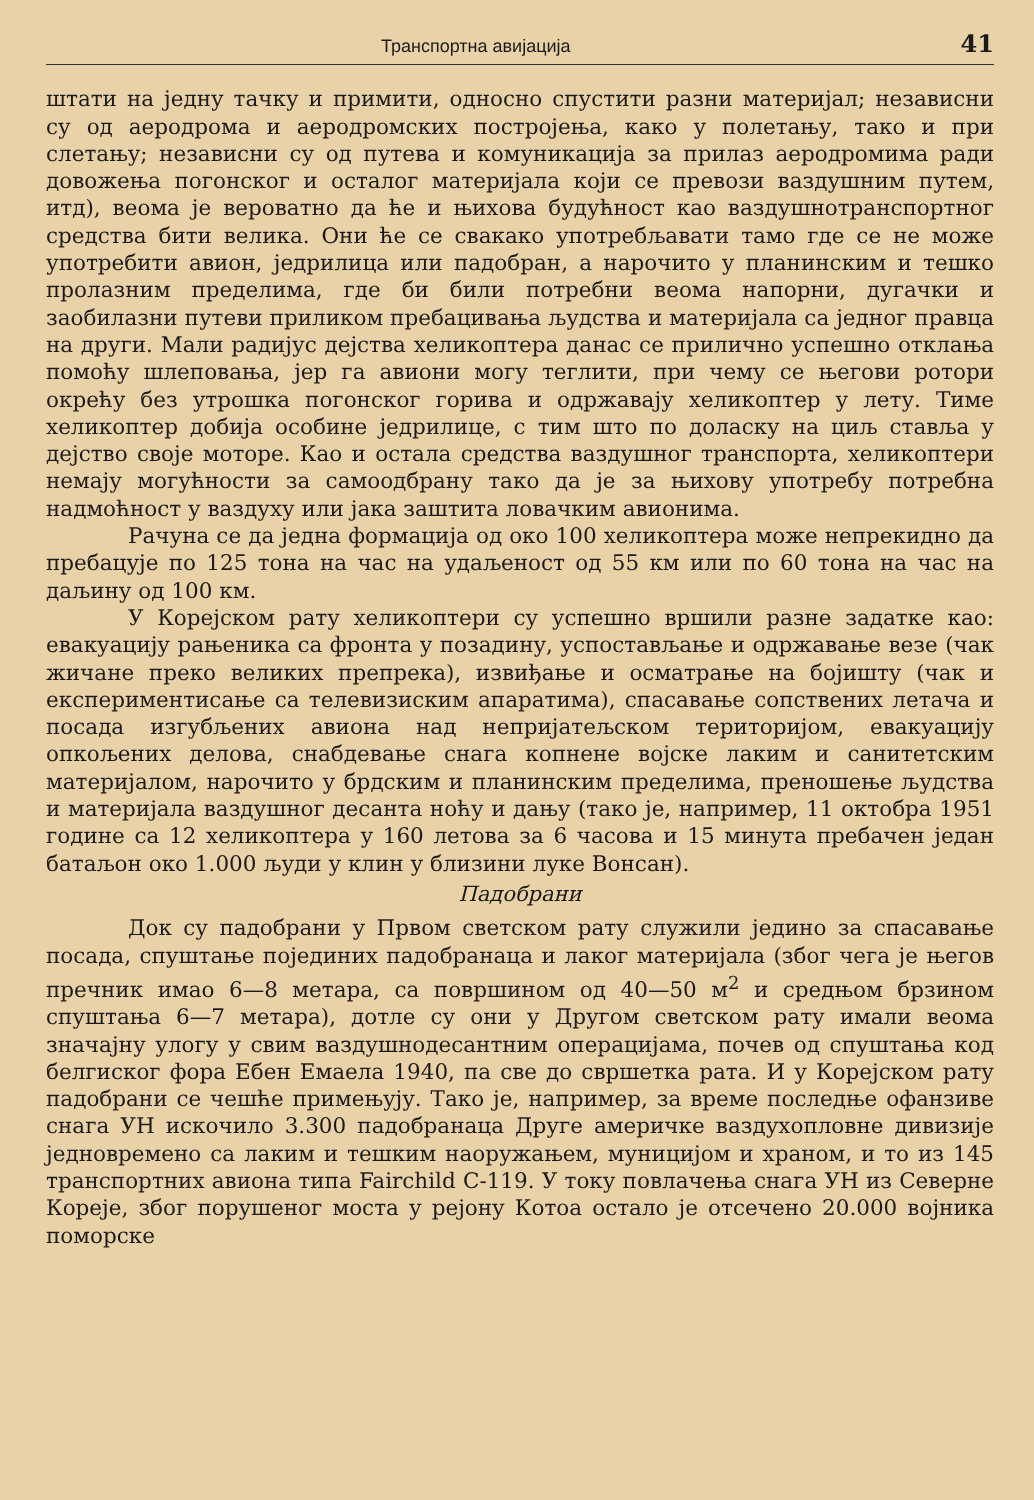Транспортна авијација 41
штати на једну тачку и примити, односно спустити разни материјал; независни су од аеродрома и аеродромских постројења, како у полетању, тако и при слетању; независни су од путева и комуникација за прилаз аеродромима ради довожења погонског и осталог материјала који се превози ваздушним путем, итд), веома је вероватно да ће и њихова будућност као ваздушнотранспортног средства бити велика. Они ће се свакако употребљавати тамо где се не може употребити авион, једрилица или падобран, а нарочито у планинским и тешко пролазним пределима, где би били потребни веома напорни, дугачки и заобилазни путеви приликом пребацивања људства и материјала са једног правца на други. Мали радијус дејства хеликоптера данас се прилично успешно отклања помоћу шлеповања, јер га авиони могу теглити, при чему се његови ротори окрећу без утрошка погонског горива и одржавају хеликоптер у лету. Тиме хеликоптер добија особине једрилице, с тим што по доласку на циљ ставља у дејство своје моторе. Као и остала средства ваздушног транспорта, хеликоптери немају могућности за самоодбрану тако да је за њихову употребу потребна надмоћност у ваздуху или јака заштита ловачким авионима.
Рачуна се да једна формација од око 100 хеликоптера може непрекидно да пребацује по 125 тона на час на удаљеност од 55 км или по 60 тона на час на даљину од 100 км.
У Корејском рату хеликоптери су успешно вршили разне задатке као: евакуацију рањеника са фронта у позадину, успостављање и одржавање везе (чак жичане преко великих препрека), извиђање и осматрање на бојишту (чак и експериментисање са телевизиским апаратима), спасавање сопствених летача и посада изгубљених авиона над непријатељском територијом, евакуацију опкољених делова, снабдевање снага копнене војске лаким и санитетским материјалом, нарочито у брдским и планинским пределима, преношење људства и материјала ваздушног десанта ноћу и дању (тако је, например, 11 октобра 1951 године са 12 хеликоптера у 160 летова за 6 часова и 15 минута пребачен један батаљон око 1.000 људи у клин у близини луке Вонсан).
Падобрани
Док су падобрани у Првом светском рату служили једино за спасавање посада, спуштање појединих падобранаца и лаког материјала (због чега је његов пречник имао 6—8 метара, са површином од 40—50 м<sup>2</sup> и средњом брзином спуштања 6—7 метара), дотле су они у Другом светском рату имали веома значајну улогу у свим ваздушнодесантним операцијама, почев од спуштања код белгиског фора Ебен Емаела 1940, па све до свршетка рата. И у Корејском рату падобрани се чешће примењују. Тако је, например, за време последње офанзиве снага УН искочило 3.300 падобранаца Друге америчке ваздухопловне дивизије једновремено са лаким и тешким наоружањем, муницијом и храном, и то из 145 транспортних авиона типа Fairchild C-119. У току повлачења снага УН из Северне Кореје, због порушеног моста у рејону Котоа остало је отсечено 20.000 војника поморске